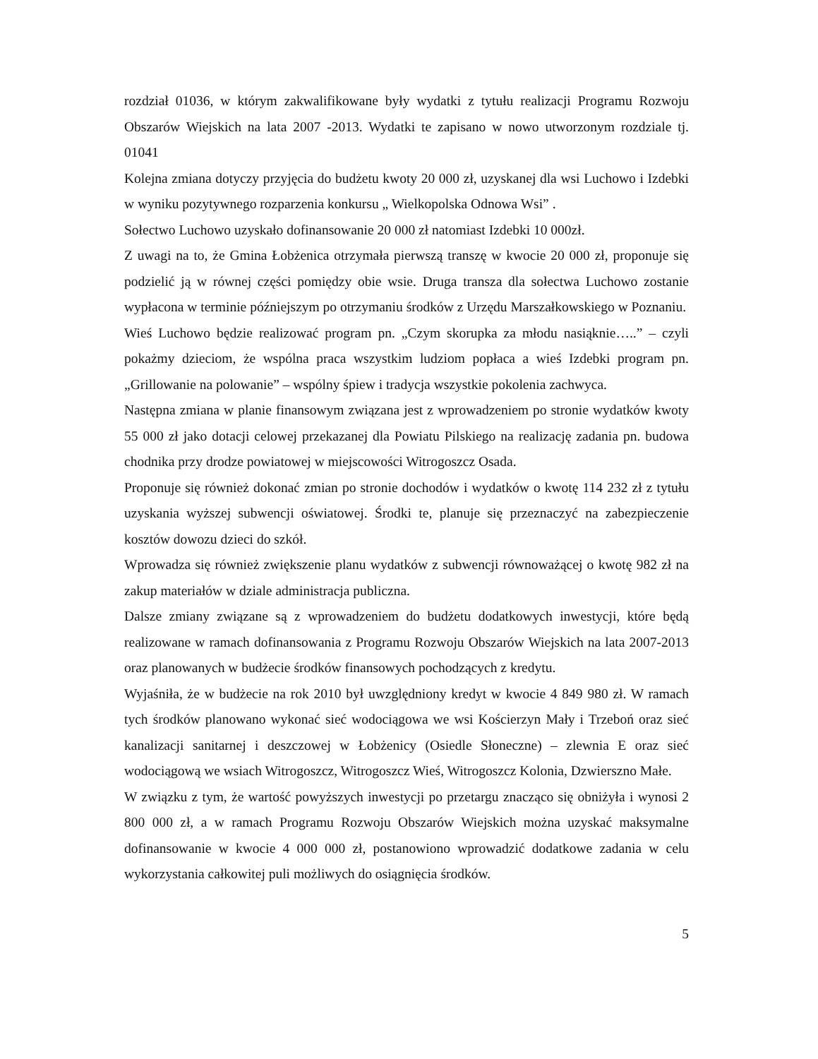rozdział 01036, w którym zakwalifikowane były wydatki z tytułu realizacji Programu Rozwoju Obszarów Wiejskich na lata 2007 -2013. Wydatki te zapisano w nowo utworzonym rozdziale tj. 01041
Kolejna zmiana dotyczy przyjęcia do budżetu kwoty 20 000 zł, uzyskanej dla wsi Luchowo i Izdebki w wyniku pozytywnego rozparzenia konkursu „ Wielkopolska Odnowa Wsi” .
Sołectwo Luchowo uzyskało dofinansowanie 20 000 zł natomiast Izdebki 10 000zł.
Z uwagi na to, że Gmina Łobżenica otrzymała pierwszą transzę w kwocie 20 000 zł, proponuje się podzielić ją w równej części pomiędzy obie wsie. Druga transza dla sołectwa Luchowo zostanie wypłacona w terminie późniejszym po otrzymaniu środków z Urzędu Marszałkowskiego w Poznaniu.
Wieś Luchowo będzie realizować program pn. „Czym skorupka za młodu nasiąknie…..” – czyli pokażmy dzieciom, że wspólna praca wszystkim ludziom popłaca a wieś Izdebki program pn. „Grillowanie na polowanie” – wspólny śpiew i tradycja wszystkie pokolenia zachwyca.
Następna zmiana w planie finansowym związana jest z wprowadzeniem po stronie wydatków kwoty 55 000 zł jako dotacji celowej przekazanej dla Powiatu Pilskiego na realizację zadania pn. budowa chodnika przy drodze powiatowej w miejscowości Witrogoszcz Osada.
Proponuje się również dokonać zmian po stronie dochodów i wydatków o kwotę 114 232 zł z tytułu uzyskania wyższej subwencji oświatowej. Środki te, planuje się przeznaczyć na zabezpieczenie kosztów dowozu dzieci do szkół.
Wprowadza się również zwiększenie planu wydatków z subwencji równoważącej o kwotę 982 zł na zakup materiałów w dziale administracja publiczna.
Dalsze zmiany związane są z wprowadzeniem do budżetu dodatkowych inwestycji, które będą realizowane w ramach dofinansowania z Programu Rozwoju Obszarów Wiejskich na lata 2007-2013 oraz planowanych w budżecie środków finansowych pochodzących z kredytu.
Wyjaśniła, że w budżecie na rok 2010 był uwzględniony kredyt w kwocie 4 849 980 zł. W ramach tych środków planowano wykonać sieć wodociągowa we wsi Kościerzyn Mały i Trzeboń oraz sieć kanalizacji sanitarnej i deszczowej w Łobżenicy (Osiedle Słoneczne) – zlewnia E oraz sieć wodociągową we wsiach Witrogoszcz, Witrogoszcz Wieś, Witrogoszcz Kolonia, Dzwierszno Małe.
W związku z tym, że wartość powyższych inwestycji po przetargu znacząco się obniżyła i wynosi 2 800 000 zł, a w ramach Programu Rozwoju Obszarów Wiejskich można uzyskać maksymalne dofinansowanie w kwocie 4 000 000 zł, postanowiono wprowadzić dodatkowe zadania w celu wykorzystania całkowitej puli możliwych do osiągnięcia środków.
5